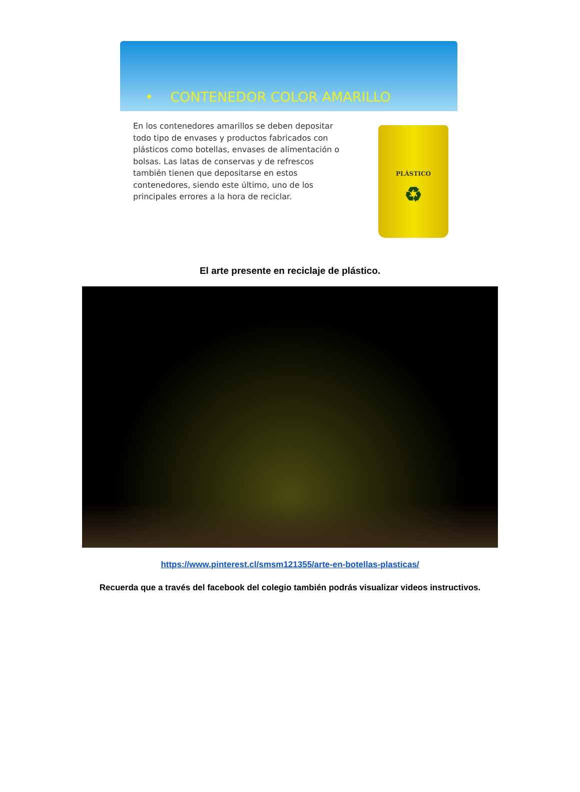• CONTENEDOR COLOR AMARILLO
En los contenedores amarillos se deben depositar todo tipo de envases y productos fabricados con plásticos como botellas, envases de alimentación o bolsas. Las latas de conservas y de refrescos también tienen que depositarse en estos contenedores, siendo este último, uno de los principales errores a la hora de reciclar.
PLÁSTICO
♻
El arte presente en reciclaje de plástico.
https://www.pinterest.cl/smsm121355/arte-en-botellas-plasticas/
Recuerda que a través del facebook del colegio también podrás visualizar videos instructivos.